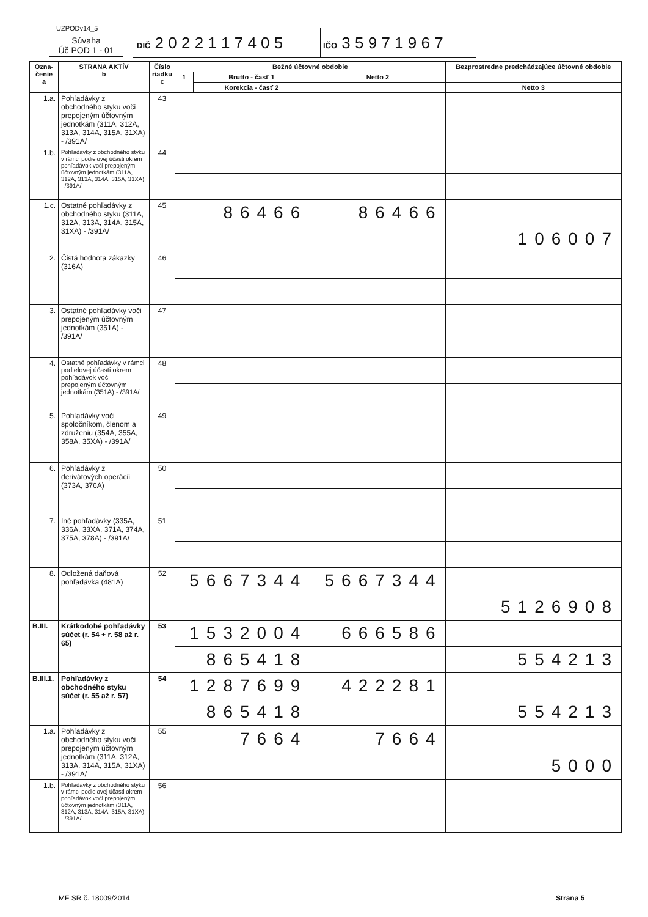UZPODv14_5
Súvaha
Úč POD 1 - 01
DIČ 2 0 2 2 1 1 7 4 0 5
IČO 3 5 9 7 1 9 6 7
| Ozna- čenie a | STRANA AKTÍV b | Číslo riadku c | Bežné účtovné obdobie | | | | Bezprostredne predchádzajúce účtovné obdobie |
| --- | --- | --- | --- | --- | --- | --- | --- |
| | | | 1 | Brutto - časť 1 | Netto 2 | | |
| | | | | Korekcia - časť 2 | | | Netto 3 |
| 1.a. | Pohľadávky z obchodného styku voči prepojeným účtovným jednotkám (311A, 312A, 313A, 314A, 315A, 31XA) - /391A/ | 43 | | | | | |
| 1.b. | Pohľadávky z obchodného styku v rámci podielovej účasti okrem pohľadávok voči prepojeným účtovným jednotkám (311A, 312A, 313A, 314A, 315A, 31XA) - /391A/ | 44 | | | | | |
| 1.c. | Ostatné pohľadávky z obchodného styku (311A, 312A, 313A, 314A, 315A, 31XA) - /391A/ | 45 | 86466 | | 86466 | | |
| | | | | | | 106007 | |
| 2. | Čistá hodnota zákazky (316A) | 46 | | | | | |
| 3. | Ostatné pohľadávky voči prepojeným účtovným jednotkám (351A) - /391A/ | 47 | | | | | |
| 4. | Ostatné pohľadávky v rámci podielovej účasti okrem pohľadávok voči prepojeným účtovným jednotkám (351A) - /391A/ | 48 | | | | | |
| 5. | Pohľadávky voči spoločníkom, členom a združeniu (354A, 355A, 358A, 35XA) - /391A/ | 49 | | | | | |
| 6. | Pohľadávky z derivátových operácií (373A, 376A) | 50 | | | | | |
| 7. | Iné pohľadávky (335A, 336A, 33XA, 371A, 374A, 375A, 378A) - /391A/ | 51 | | | | | |
| 8. | Odložená daňová pohľadávka (481A) | 52 | 5667344 | | 5667344 | | |
| | | | | | | 5126908 | |
| B.III. | Krátkodobé pohľadávky súčet (r. 54 + r. 58 až r. 65) | 53 | 1532004 | | 666586 | | |
| | | | 865418 | | | 554213 | |
| B.III.1. | Pohľadávky z obchodného styku súčet (r. 55 až r. 57) | 54 | 1287699 | | 422281 | | |
| | | | 865418 | | | 554213 | |
| 1.a. | Pohľadávky z obchodného styku voči prepojeným účtovným jednotkám (311A, 312A, 313A, 314A, 315A, 31XA) - /391A/ | 55 | 7664 | | 7664 | | |
| | | | | | | 5000 | |
| 1.b. | Pohľadávky z obchodného styku v rámci podielovej účasti okrem pohľadávok voči prepojeným účtovným jednotkám (311A, 312A, 313A, 314A, 315A, 31XA) - /391A/ | 56 | | | | | |
MF SR č. 18009/2014 Strana 5